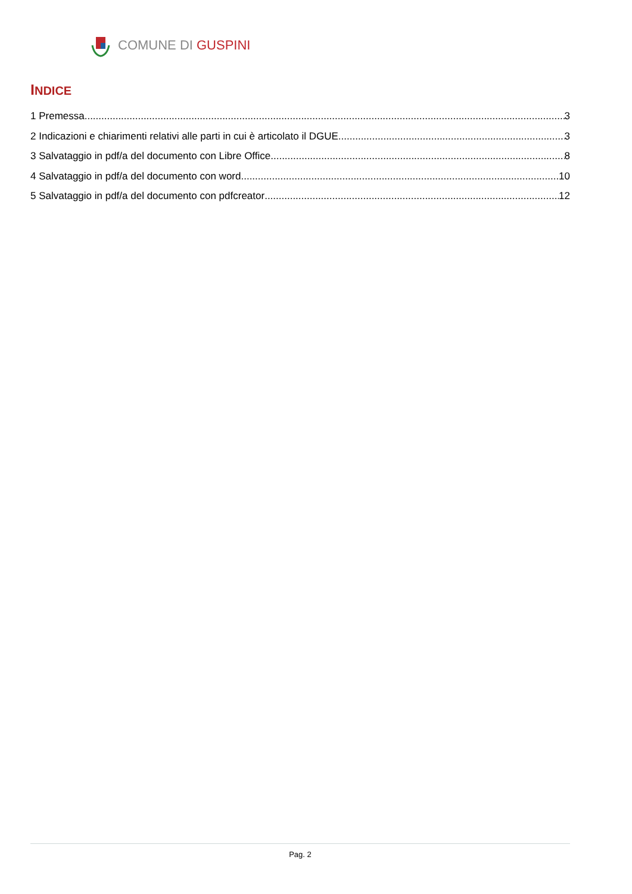COMUNE DI GUSPINI
INDICE
1 Premessa 3
2 Indicazioni e chiarimenti relativi alle parti in cui è articolato il DGUE 3
3 Salvataggio in pdf/a del documento con Libre Office 8
4 Salvataggio in pdf/a del documento con word 10
5 Salvataggio in pdf/a del documento con pdfcreator 12
Pag. 2